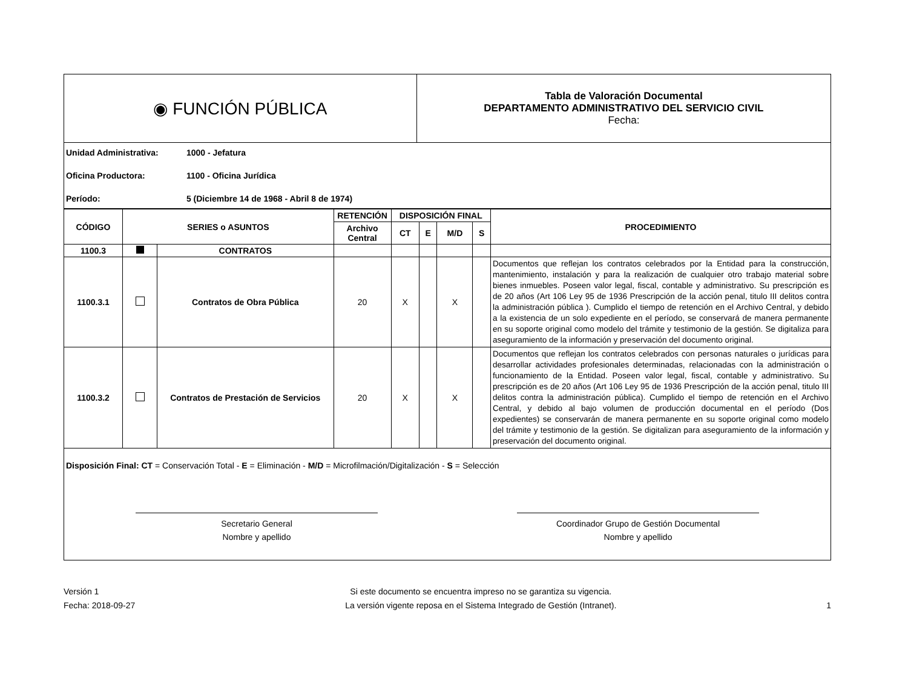| ◉ FUNCIÓN PÚBLICA | Tabla de Valoración Documental DEPARTAMENTO ADMINISTRATIVO DEL SERVICIO CIVIL Fecha: |
Unidad Administrativa: 1000 - Jefatura
Oficina Productora: 1100 - Oficina Jurídica
Período: 5 (Diciembre 14 de 1968 - Abril 8 de 1974)
| CÓDIGO | SERIES o ASUNTOS | | RETENCIÓN | DISPOSICIÓN FINAL | | | | PROCEDIMIENTO |
| --- | --- | --- | --- | --- | --- | --- | --- | --- |
| | | | Archivo Central | CT | E | M/D | S | |
| 1100.3 | | CONTRATOS | | | | | | |
| 1100.3.1 | | Contratos de Obra Pública | 20 | X | | X | | Documentos que reflejan los contratos celebrados por la Entidad para la construcción, mantenimiento, instalación y para la realización de cualquier otro trabajo material sobre bienes inmuebles. Poseen valor legal, fiscal, contable y administrativo. Su prescripción es de 20 años (Art 106 Ley 95 de 1936 Prescripción de la acción penal, titulo III delitos contra la administración pública ). Cumplido el tiempo de retención en el Archivo Central, y debido a la existencia de un solo expediente en el período, se conservará de manera permanente en su soporte original como modelo del trámite y testimonio de la gestión. Se digitaliza para aseguramiento de la información y preservación del documento original. |
| 1100.3.2 | | Contratos de Prestación de Servicios | 20 | X | | X | | Documentos que reflejan los contratos celebrados con personas naturales o jurídicas para desarrollar actividades profesionales determinadas, relacionadas con la administración o funcionamiento de la Entidad. Poseen valor legal, fiscal, contable y administrativo. Su prescripción es de 20 años (Art 106 Ley 95 de 1936 Prescripción de la acción penal, titulo III delitos contra la administración pública). Cumplido el tiempo de retención en el Archivo Central, y debido al bajo volumen de producción documental en el período (Dos expedientes) se conservarán de manera permanente en su soporte original como modelo del trámite y testimonio de la gestión. Se digitalizan para aseguramiento de la información y preservación del documento original. |
Disposición Final: CT = Conservación Total - E = Eliminación - M/D = Microfilmación/Digitalización - S = Selección
Secretario General
Nombre y apellido
Coordinador Grupo de Gestión Documental
Nombre y apellido
Versión 1
Fecha: 2018-09-27
Si este documento se encuentra impreso no se garantiza su vigencia.
La versión vigente reposa en el Sistema Integrado de Gestión (Intranet).
1